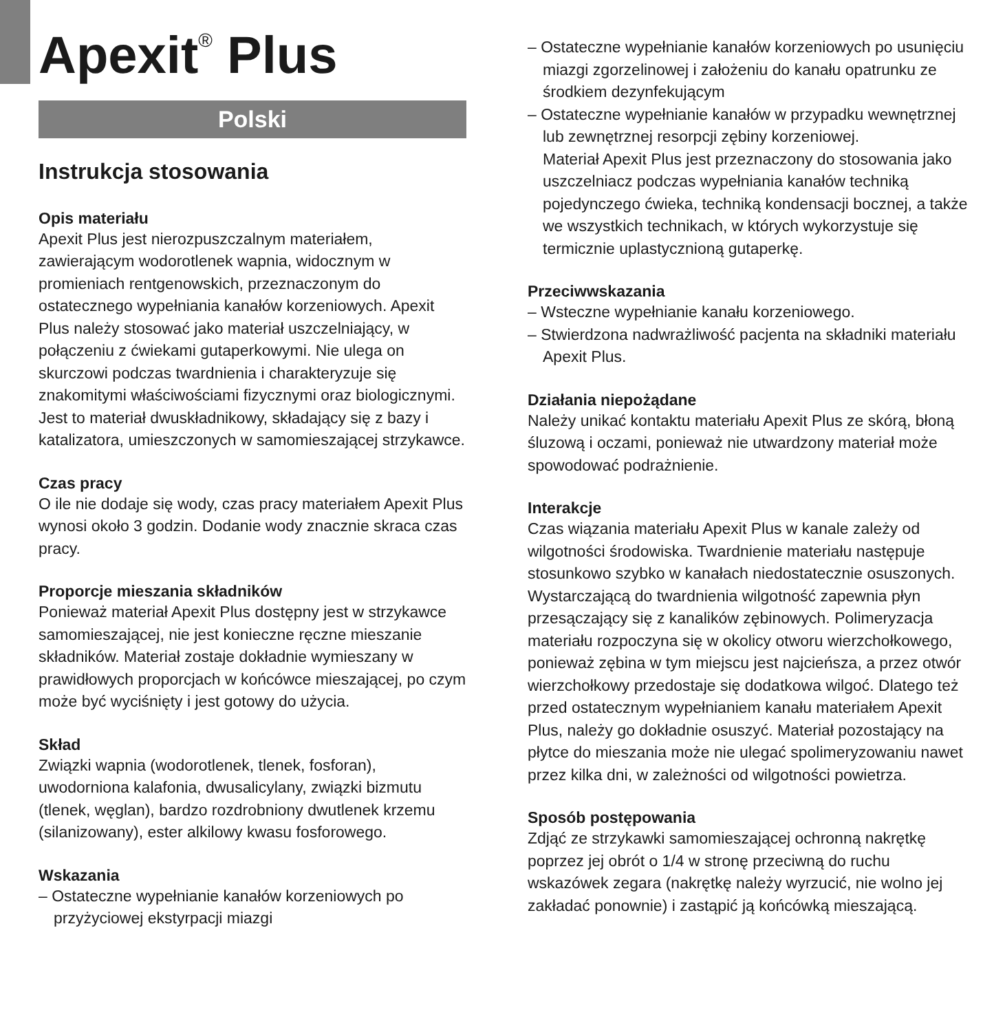Apexit<sup>®</sup> Plus
Polski
Instrukcja stosowania
Opis materiału
Apexit Plus jest nierozpuszczalnym materiałem, zawierającym wodorotlenek wapnia, widocznym w promieniach rentgenowskich, przeznaczonym do ostatecznego wypełniania kanałów korzeniowych. Apexit Plus należy stosować jako materiał uszczelniający, w połączeniu z ćwiekami gutaperkowymi. Nie ulega on skurczowi podczas twardnienia i charakteryzuje się znakomitymi właściwościami fizycznymi oraz biologicznymi. Jest to materiał dwuskładnikowy, składający się z bazy i katalizatora, umieszczonych w samomieszającej strzykawce.
Czas pracy
O ile nie dodaje się wody, czas pracy materiałem Apexit Plus wynosi około 3 godzin. Dodanie wody znacznie skraca czas pracy.
Proporcje mieszania składników
Ponieważ materiał Apexit Plus dostępny jest w strzykawce samomieszającej, nie jest konieczne ręczne mieszanie składników. Materiał zostaje dokładnie wymieszany w prawidłowych proporcjach w końcówce mieszającej, po czym może być wyciśnięty i jest gotowy do użycia.
Skład
Związki wapnia (wodorotlenek, tlenek, fosforan), uwodorniona kalafonia, dwusalicylany, związki bizmutu (tlenek, węglan), bardzo rozdrobniony dwutlenek krzemu (silanizowany), ester alkilowy kwasu fosforowego.
Wskazania
– Ostateczne wypełnianie kanałów korzeniowych po przyżyciowej ekstyrpacji miazgi
– Ostateczne wypełnianie kanałów korzeniowych po usunięciu miazgi zgorzelinowej i założeniu do kanału opatrunku ze środkiem dezynfekującym
– Ostateczne wypełnianie kanałów w przypadku wewnętrznej lub zewnętrznej resorpcji zębiny korzeniowej.
Materiał Apexit Plus jest przeznaczony do stosowania jako uszczelniacz podczas wypełniania kanałów techniką pojedynczego ćwieka, techniką kondensacji bocznej, a także we wszystkich technikach, w których wykorzystuje się termicznie uplastycznioną gutaperkę.
Przeciwwskazania
– Wsteczne wypełnianie kanału korzeniowego.
– Stwierdzona nadwrażliwość pacjenta na składniki materiału Apexit Plus.
Działania niepożądane
Należy unikać kontaktu materiału Apexit Plus ze skórą, błoną śluzową i oczami, ponieważ nie utwardzony materiał może spowodować podrażnienie.
Interakcje
Czas wiązania materiału Apexit Plus w kanale zależy od wilgotności środowiska. Twardnienie materiału następuje stosunkowo szybko w kanałach niedostatecznie osuszonych. Wystarczającą do twardnienia wilgotność zapewnia płyn przesączający się z kanalików zębinowych. Polimeryzacja materiału rozpoczyna się w okolicy otworu wierzchołkowego, ponieważ zębina w tym miejscu jest najcieńsza, a przez otwór wierzchołkowy przedostaje się dodatkowa wilgoć. Dlatego też przed ostatecznym wypełnianiem kanału materiałem Apexit Plus, należy go dokładnie osuszyć. Materiał pozostający na płytce do mieszania może nie ulegać spolimeryzowaniu nawet przez kilka dni, w zależności od wilgotności powietrza.
Sposób postępowania
Zdjąć ze strzykawki samomieszającej ochronną nakrętkę poprzez jej obrót o 1/4 w stronę przeciwną do ruchu wskazówek zegara (nakrętkę należy wyrzucić, nie wolno jej zakładać ponownie) i zastąpić ją końcówką mieszającą.